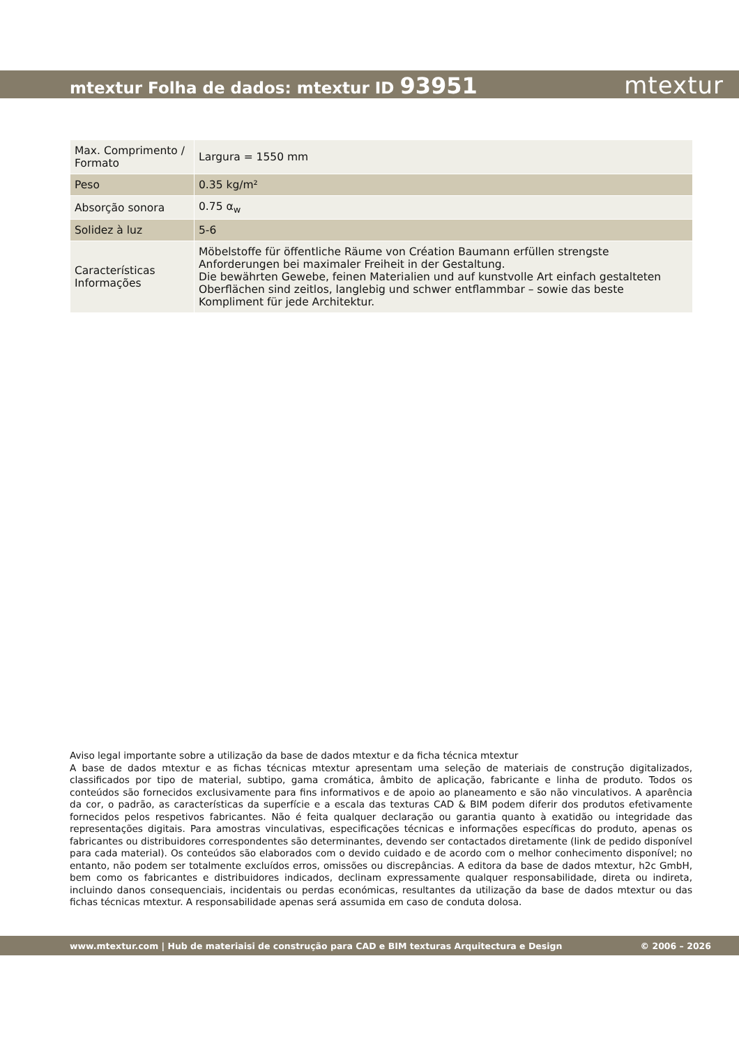mtextur Folha de dados: mtextur ID 93951
mtextur
| Max. Comprimento / Formato | Largura = 1550 mm |
| Peso | 0.35 kg/m² |
| Absorção sonora | 0.75 α<sub>w</sub> |
| Solidez à luz | 5-6 |
| Características Informações | Möbelstoffe für öffentliche Räume von Création Baumann erfüllen strengste Anforderungen bei maximaler Freiheit in der Gestaltung. Die bewährten Gewebe, feinen Materialien und auf kunstvolle Art einfach gestalteten Oberflächen sind zeitlos, langlebig und schwer entflammbar – sowie das beste Kompliment für jede Architektur. |
Aviso legal importante sobre a utilização da base de dados mtextur e da ficha técnica mtextur
A base de dados mtextur e as fichas técnicas mtextur apresentam uma seleção de materiais de construção digitalizados, classificados por tipo de material, subtipo, gama cromática, âmbito de aplicação, fabricante e linha de produto. Todos os conteúdos são fornecidos exclusivamente para fins informativos e de apoio ao planeamento e são não vinculativos. A aparência da cor, o padrão, as características da superfície e a escala das texturas CAD & BIM podem diferir dos produtos efetivamente fornecidos pelos respetivos fabricantes. Não é feita qualquer declaração ou garantia quanto à exatidão ou integridade das representações digitais. Para amostras vinculativas, especificações técnicas e informações específicas do produto, apenas os fabricantes ou distribuidores correspondentes são determinantes, devendo ser contactados diretamente (link de pedido disponível para cada material). Os conteúdos são elaborados com o devido cuidado e de acordo com o melhor conhecimento disponível; no entanto, não podem ser totalmente excluídos erros, omissões ou discrepâncias. A editora da base de dados mtextur, h2c GmbH, bem como os fabricantes e distribuidores indicados, declinam expressamente qualquer responsabilidade, direta ou indireta, incluindo danos consequenciais, incidentais ou perdas económicas, resultantes da utilização da base de dados mtextur ou das fichas técnicas mtextur. A responsabilidade apenas será assumida em caso de conduta dolosa.
www.mtextur.com | Hub de materiaisi de construção para CAD e BIM texturas Arquitectura e Design © 2006 – 2026